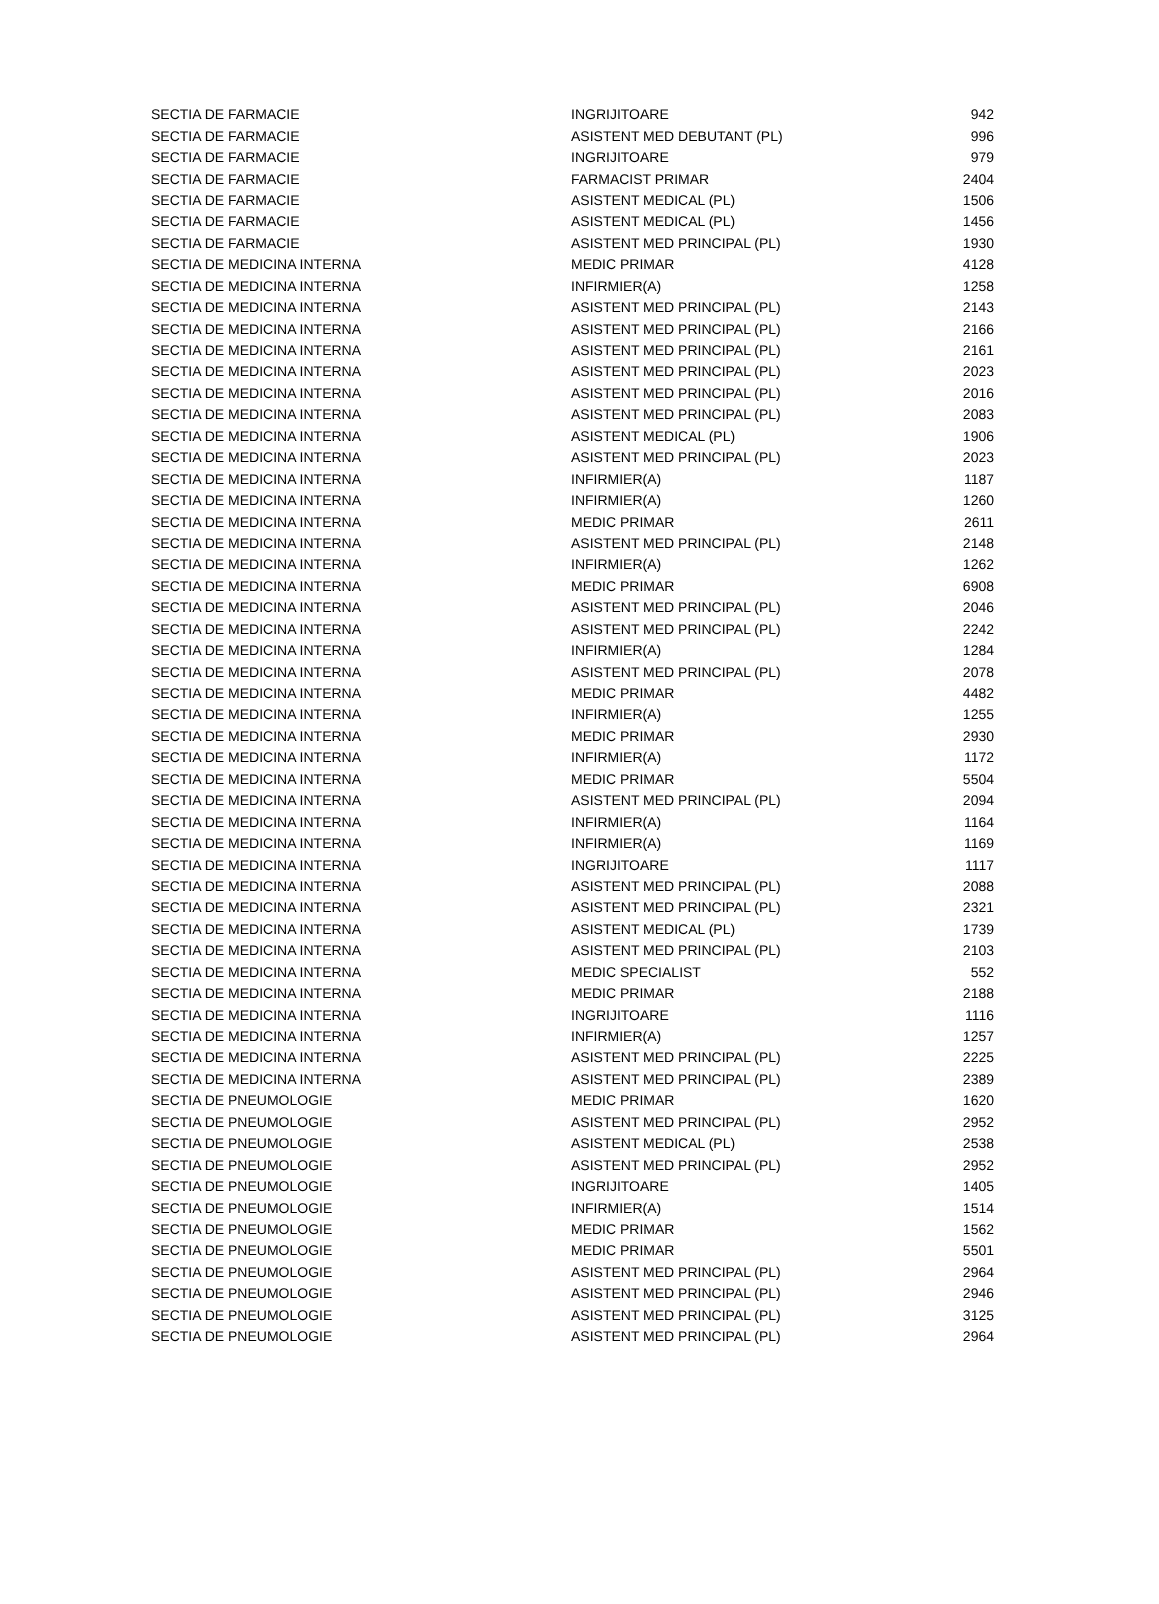| SECTIA DE FARMACIE | INGRIJITOARE | 942 |
| SECTIA DE FARMACIE | ASISTENT MED DEBUTANT (PL) | 996 |
| SECTIA DE FARMACIE | INGRIJITOARE | 979 |
| SECTIA DE FARMACIE | FARMACIST PRIMAR | 2404 |
| SECTIA DE FARMACIE | ASISTENT MEDICAL (PL) | 1506 |
| SECTIA DE FARMACIE | ASISTENT MEDICAL (PL) | 1456 |
| SECTIA DE FARMACIE | ASISTENT MED PRINCIPAL (PL) | 1930 |
| SECTIA DE MEDICINA INTERNA | MEDIC PRIMAR | 4128 |
| SECTIA DE MEDICINA INTERNA | INFIRMIER(A) | 1258 |
| SECTIA DE MEDICINA INTERNA | ASISTENT MED PRINCIPAL (PL) | 2143 |
| SECTIA DE MEDICINA INTERNA | ASISTENT MED PRINCIPAL (PL) | 2166 |
| SECTIA DE MEDICINA INTERNA | ASISTENT MED PRINCIPAL (PL) | 2161 |
| SECTIA DE MEDICINA INTERNA | ASISTENT MED PRINCIPAL (PL) | 2023 |
| SECTIA DE MEDICINA INTERNA | ASISTENT MED PRINCIPAL (PL) | 2016 |
| SECTIA DE MEDICINA INTERNA | ASISTENT MED PRINCIPAL (PL) | 2083 |
| SECTIA DE MEDICINA INTERNA | ASISTENT MEDICAL (PL) | 1906 |
| SECTIA DE MEDICINA INTERNA | ASISTENT MED PRINCIPAL (PL) | 2023 |
| SECTIA DE MEDICINA INTERNA | INFIRMIER(A) | 1187 |
| SECTIA DE MEDICINA INTERNA | INFIRMIER(A) | 1260 |
| SECTIA DE MEDICINA INTERNA | MEDIC PRIMAR | 2611 |
| SECTIA DE MEDICINA INTERNA | ASISTENT MED PRINCIPAL (PL) | 2148 |
| SECTIA DE MEDICINA INTERNA | INFIRMIER(A) | 1262 |
| SECTIA DE MEDICINA INTERNA | MEDIC PRIMAR | 6908 |
| SECTIA DE MEDICINA INTERNA | ASISTENT MED PRINCIPAL (PL) | 2046 |
| SECTIA DE MEDICINA INTERNA | ASISTENT MED PRINCIPAL (PL) | 2242 |
| SECTIA DE MEDICINA INTERNA | INFIRMIER(A) | 1284 |
| SECTIA DE MEDICINA INTERNA | ASISTENT MED PRINCIPAL (PL) | 2078 |
| SECTIA DE MEDICINA INTERNA | MEDIC PRIMAR | 4482 |
| SECTIA DE MEDICINA INTERNA | INFIRMIER(A) | 1255 |
| SECTIA DE MEDICINA INTERNA | MEDIC PRIMAR | 2930 |
| SECTIA DE MEDICINA INTERNA | INFIRMIER(A) | 1172 |
| SECTIA DE MEDICINA INTERNA | MEDIC PRIMAR | 5504 |
| SECTIA DE MEDICINA INTERNA | ASISTENT MED PRINCIPAL (PL) | 2094 |
| SECTIA DE MEDICINA INTERNA | INFIRMIER(A) | 1164 |
| SECTIA DE MEDICINA INTERNA | INFIRMIER(A) | 1169 |
| SECTIA DE MEDICINA INTERNA | INGRIJITOARE | 1117 |
| SECTIA DE MEDICINA INTERNA | ASISTENT MED PRINCIPAL (PL) | 2088 |
| SECTIA DE MEDICINA INTERNA | ASISTENT MED PRINCIPAL (PL) | 2321 |
| SECTIA DE MEDICINA INTERNA | ASISTENT MEDICAL (PL) | 1739 |
| SECTIA DE MEDICINA INTERNA | ASISTENT MED PRINCIPAL (PL) | 2103 |
| SECTIA DE MEDICINA INTERNA | MEDIC SPECIALIST | 552 |
| SECTIA DE MEDICINA INTERNA | MEDIC PRIMAR | 2188 |
| SECTIA DE MEDICINA INTERNA | INGRIJITOARE | 1116 |
| SECTIA DE MEDICINA INTERNA | INFIRMIER(A) | 1257 |
| SECTIA DE MEDICINA INTERNA | ASISTENT MED PRINCIPAL (PL) | 2225 |
| SECTIA DE MEDICINA INTERNA | ASISTENT MED PRINCIPAL (PL) | 2389 |
| SECTIA DE PNEUMOLOGIE | MEDIC PRIMAR | 1620 |
| SECTIA DE PNEUMOLOGIE | ASISTENT MED PRINCIPAL (PL) | 2952 |
| SECTIA DE PNEUMOLOGIE | ASISTENT MEDICAL (PL) | 2538 |
| SECTIA DE PNEUMOLOGIE | ASISTENT MED PRINCIPAL (PL) | 2952 |
| SECTIA DE PNEUMOLOGIE | INGRIJITOARE | 1405 |
| SECTIA DE PNEUMOLOGIE | INFIRMIER(A) | 1514 |
| SECTIA DE PNEUMOLOGIE | MEDIC PRIMAR | 1562 |
| SECTIA DE PNEUMOLOGIE | MEDIC PRIMAR | 5501 |
| SECTIA DE PNEUMOLOGIE | ASISTENT MED PRINCIPAL (PL) | 2964 |
| SECTIA DE PNEUMOLOGIE | ASISTENT MED PRINCIPAL (PL) | 2946 |
| SECTIA DE PNEUMOLOGIE | ASISTENT MED PRINCIPAL (PL) | 3125 |
| SECTIA DE PNEUMOLOGIE | ASISTENT MED PRINCIPAL (PL) | 2964 |